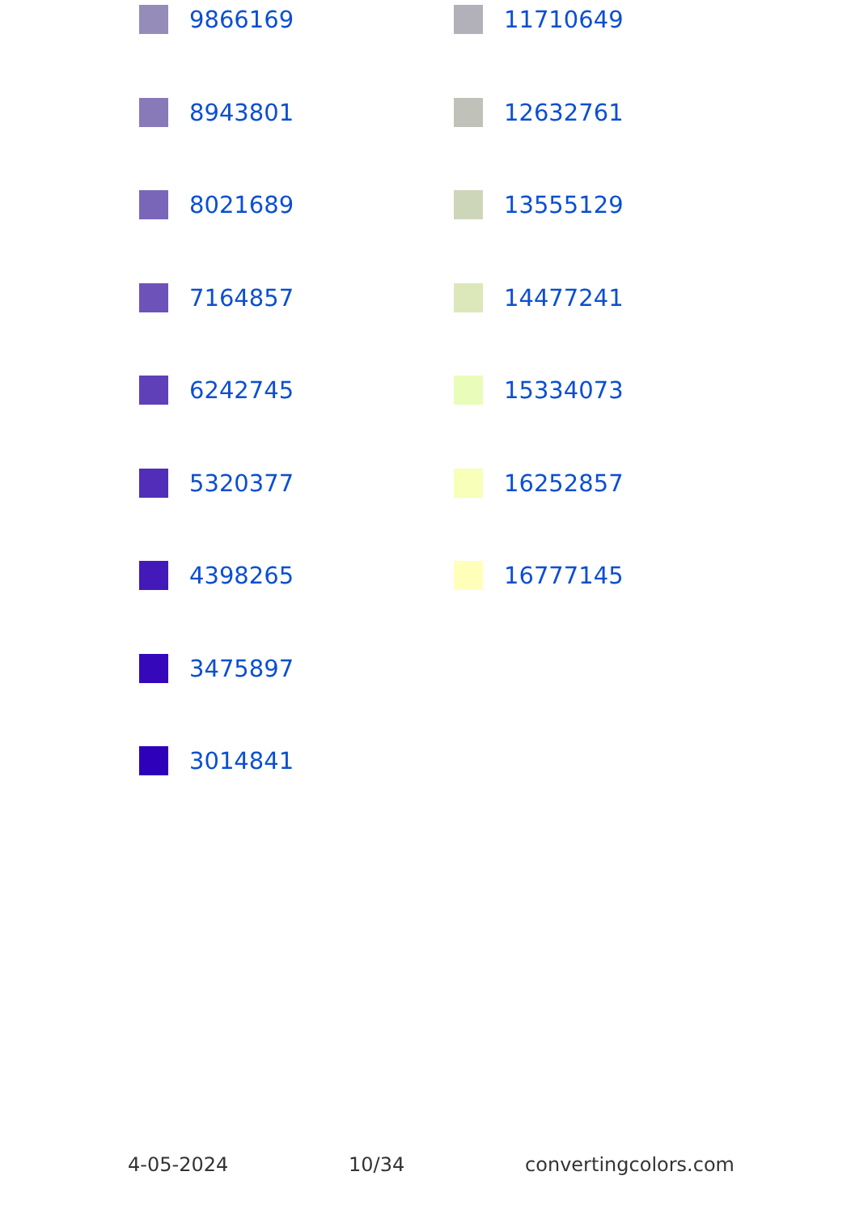9866169
8943801
8021689
7164857
6242745
5320377
4398265
3475897
3014841
11710649
12632761
13555129
14477241
15334073
16252857
16777145
4-05-2024 10/34 convertingcolors.com